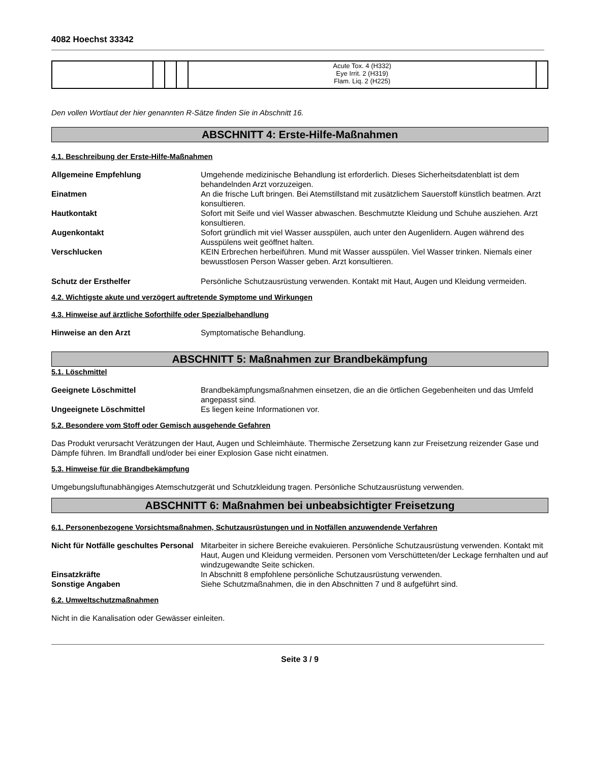4082 Hoechst 33342
| | | | | Acute Tox. 4 (H332) Eye Irrit. 2 (H319) Flam. Liq. 2 (H225) | |
Den vollen Wortlaut der hier genannten R-Sätze finden Sie in Abschnitt 16.
ABSCHNITT 4: Erste-Hilfe-Maßnahmen
4.1. Beschreibung der Erste-Hilfe-Maßnahmen
Allgemeine Empfehlung Umgehende medizinische Behandlung ist erforderlich. Dieses Sicherheitsdatenblatt ist dem behandelnden Arzt vorzuzeigen.
Einatmen An die frische Luft bringen. Bei Atemstillstand mit zusätzlichem Sauerstoff künstlich beatmen. Arzt konsultieren.
Hautkontakt Sofort mit Seife und viel Wasser abwaschen. Beschmutzte Kleidung und Schuhe ausziehen. Arzt konsultieren.
Augenkontakt Sofort gründlich mit viel Wasser ausspülen, auch unter den Augenlidern. Augen während des Ausspülens weit geöffnet halten.
Verschlucken KEIN Erbrechen herbeiführen. Mund mit Wasser ausspülen. Viel Wasser trinken. Niemals einer bewusstlosen Person Wasser geben. Arzt konsultieren.
Schutz der Ersthelfer Persönliche Schutzausrüstung verwenden. Kontakt mit Haut, Augen und Kleidung vermeiden.
4.2. Wichtigste akute und verzögert auftretende Symptome und Wirkungen
4.3. Hinweise auf ärztliche Soforthilfe oder Spezialbehandlung
Hinweise an den Arzt Symptomatische Behandlung.
ABSCHNITT 5: Maßnahmen zur Brandbekämpfung
5.1. Löschmittel
Geeignete Löschmittel Brandbekämpfungsmaßnahmen einsetzen, die an die örtlichen Gegebenheiten und das Umfeld angepasst sind.
Ungeeignete Löschmittel Es liegen keine Informationen vor.
5.2. Besondere vom Stoff oder Gemisch ausgehende Gefahren
Das Produkt verursacht Verätzungen der Haut, Augen und Schleimhäute. Thermische Zersetzung kann zur Freisetzung reizender Gase und Dämpfe führen. Im Brandfall und/oder bei einer Explosion Gase nicht einatmen.
5.3. Hinweise für die Brandbekämpfung
Umgebungsluftunabhängiges Atemschutzgerät und Schutzkleidung tragen. Persönliche Schutzausrüstung verwenden.
ABSCHNITT 6: Maßnahmen bei unbeabsichtigter Freisetzung
6.1. Personenbezogene Vorsichtsmaßnahmen, Schutzausrüstungen und in Notfällen anzuwendende Verfahren
Nicht für Notfälle geschultes Personal
Mitarbeiter in sichere Bereiche evakuieren. Persönliche Schutzausrüstung verwenden. Kontakt mit Haut, Augen und Kleidung vermeiden. Personen vom Verschütteten/der Leckage fernhalten und auf windzugewandte Seite schicken.
Einsatzkräfte In Abschnitt 8 empfohlene persönliche Schutzausrüstung verwenden.
Sonstige Angaben Siehe Schutzmaßnahmen, die in den Abschnitten 7 und 8 aufgeführt sind.
6.2. Umweltschutzmaßnahmen
Nicht in die Kanalisation oder Gewässer einleiten.
Seite 3 / 9